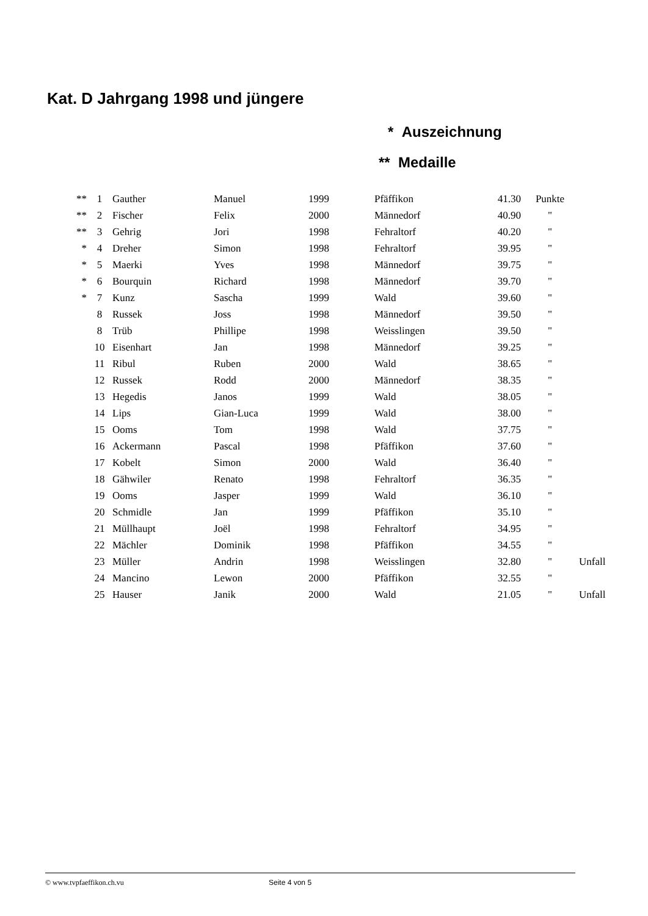Kat. D Jahrgang 1998 und jüngere
* Auszeichnung
** Medaille
| ** | 1 | Gauther | Manuel | 1999 | Pfäffikon | 41.30 | Punkte | |
| ** | 2 | Fischer | Felix | 2000 | Männedorf | 40.90 | " | |
| ** | 3 | Gehrig | Jori | 1998 | Fehraltorf | 40.20 | " | |
| * | 4 | Dreher | Simon | 1998 | Fehraltorf | 39.95 | " | |
| * | 5 | Maerki | Yves | 1998 | Männedorf | 39.75 | " | |
| * | 6 | Bourquin | Richard | 1998 | Männedorf | 39.70 | " | |
| * | 7 | Kunz | Sascha | 1999 | Wald | 39.60 | " | |
| | 8 | Russek | Joss | 1998 | Männedorf | 39.50 | " | |
| | 8 | Trüb | Phillipe | 1998 | Weisslingen | 39.50 | " | |
| | 10 | Eisenhart | Jan | 1998 | Männedorf | 39.25 | " | |
| | 11 | Ribul | Ruben | 2000 | Wald | 38.65 | " | |
| | 12 | Russek | Rodd | 2000 | Männedorf | 38.35 | " | |
| | 13 | Hegedis | Janos | 1999 | Wald | 38.05 | " | |
| | 14 | Lips | Gian-Luca | 1999 | Wald | 38.00 | " | |
| | 15 | Ooms | Tom | 1998 | Wald | 37.75 | " | |
| | 16 | Ackermann | Pascal | 1998 | Pfäffikon | 37.60 | " | |
| | 17 | Kobelt | Simon | 2000 | Wald | 36.40 | " | |
| | 18 | Gähwiler | Renato | 1998 | Fehraltorf | 36.35 | " | |
| | 19 | Ooms | Jasper | 1999 | Wald | 36.10 | " | |
| | 20 | Schmidle | Jan | 1999 | Pfäffikon | 35.10 | " | |
| | 21 | Müllhaupt | Joël | 1998 | Fehraltorf | 34.95 | " | |
| | 22 | Mächler | Dominik | 1998 | Pfäffikon | 34.55 | " | |
| | 23 | Müller | Andrin | 1998 | Weisslingen | 32.80 | " | Unfall |
| | 24 | Mancino | Lewon | 2000 | Pfäffikon | 32.55 | " | |
| | 25 | Hauser | Janik | 2000 | Wald | 21.05 | " | Unfall |
© www.tvpfaeffikon.ch.vu Seite 4 von 5